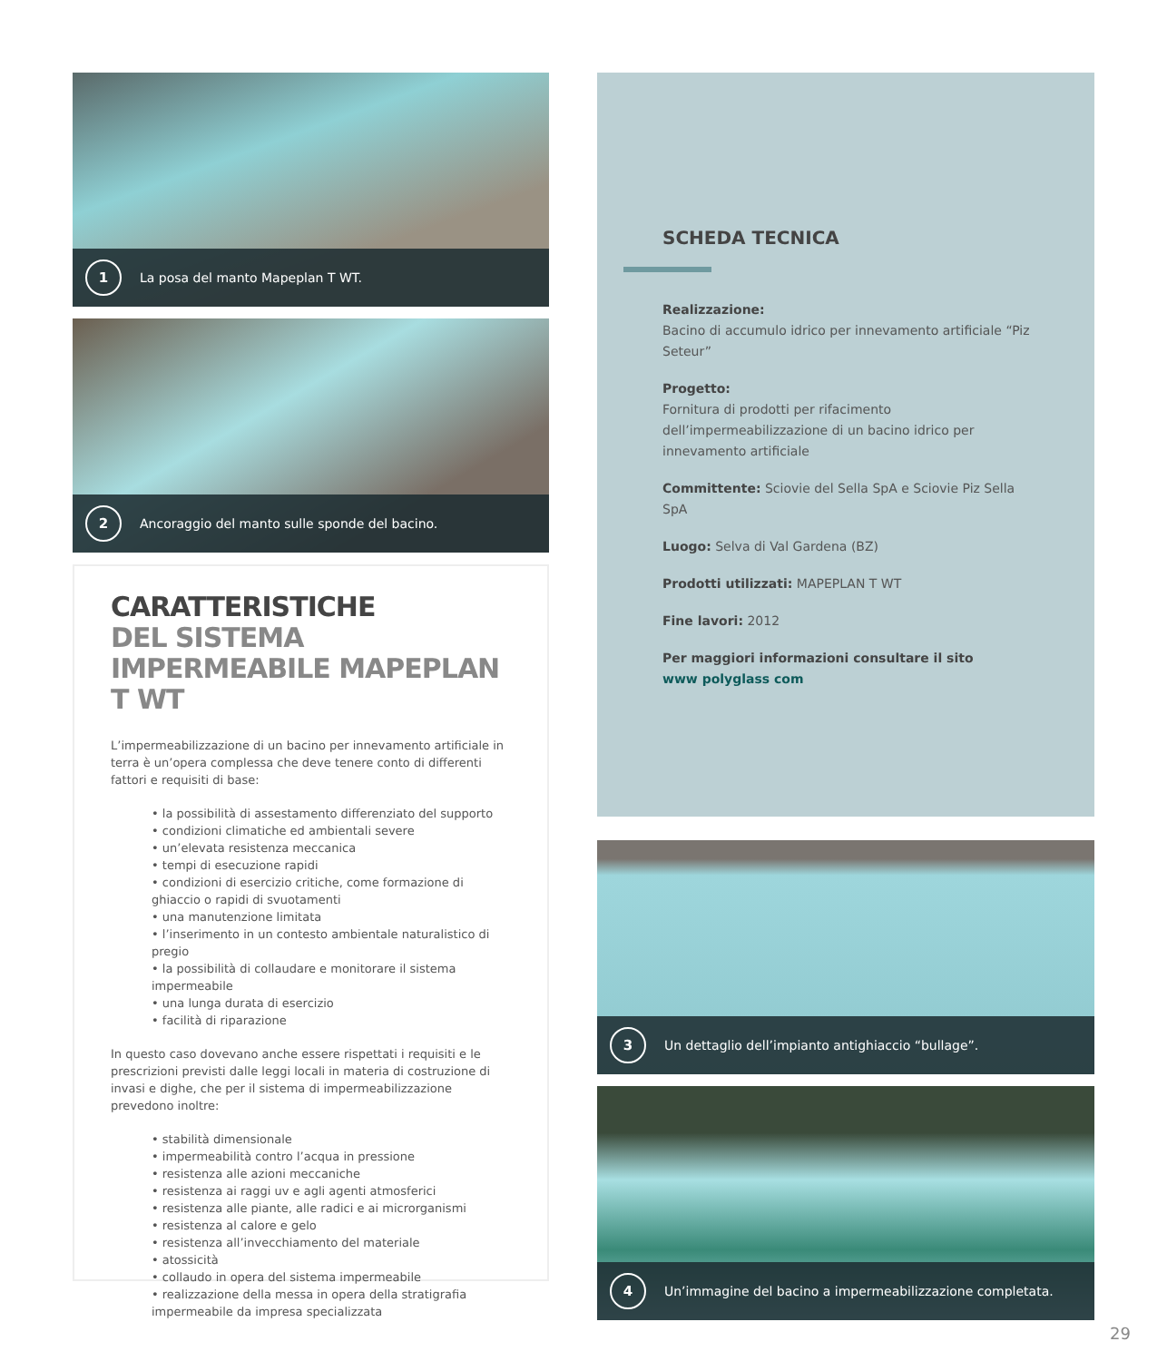1
La posa del manto Mapeplan T WT.
2
Ancoraggio del manto sulle sponde del bacino.
CARATTERISTICHE
DEL SISTEMA IMPERMEABILE MAPEPLAN T WT
L’impermeabilizzazione di un bacino per innevamento artificiale in terra è un’opera complessa che deve tenere conto di differenti fattori e requisiti di base:
• la possibilità di assestamento differenziato del supporto
• condizioni climatiche ed ambientali severe
• un’elevata resistenza meccanica
• tempi di esecuzione rapidi
• condizioni di esercizio critiche, come formazione di ghiaccio o rapidi di svuotamenti
• una manutenzione limitata
• l’inserimento in un contesto ambientale naturalistico di pregio
• la possibilità di collaudare e monitorare il sistema impermeabile
• una lunga durata di esercizio
• facilità di riparazione
In questo caso dovevano anche essere rispettati i requisiti e le prescrizioni previsti dalle leggi locali in materia di costruzione di invasi e dighe, che per il sistema di impermeabilizzazione prevedono inoltre:
• stabilità dimensionale
• impermeabilità contro l’acqua in pressione
• resistenza alle azioni meccaniche
• resistenza ai raggi uv e agli agenti atmosferici
• resistenza alle piante, alle radici e ai microrganismi
• resistenza al calore e gelo
• resistenza all’invecchiamento del materiale
• atossicità
• collaudo in opera del sistema impermeabile
• realizzazione della messa in opera della stratigrafia impermeabile da impresa specializzata
SCHEDA TECNICA
Realizzazione:
Bacino di accumulo idrico per innevamento artificiale “Piz Seteur”
Progetto:
Fornitura di prodotti per rifacimento dell’impermeabilizzazione di un bacino idrico per innevamento artificiale
Committente: Sciovie del Sella SpA e Sciovie Piz Sella SpA
Luogo: Selva di Val Gardena (BZ)
Prodotti utilizzati: MAPEPLAN T WT
Fine lavori: 2012
Per maggiori informazioni consultare il sito
www polyglass com
3
Un dettaglio dell’impianto antighiaccio “bullage”.
4
Un’immagine del bacino a impermeabilizzazione completata.
29